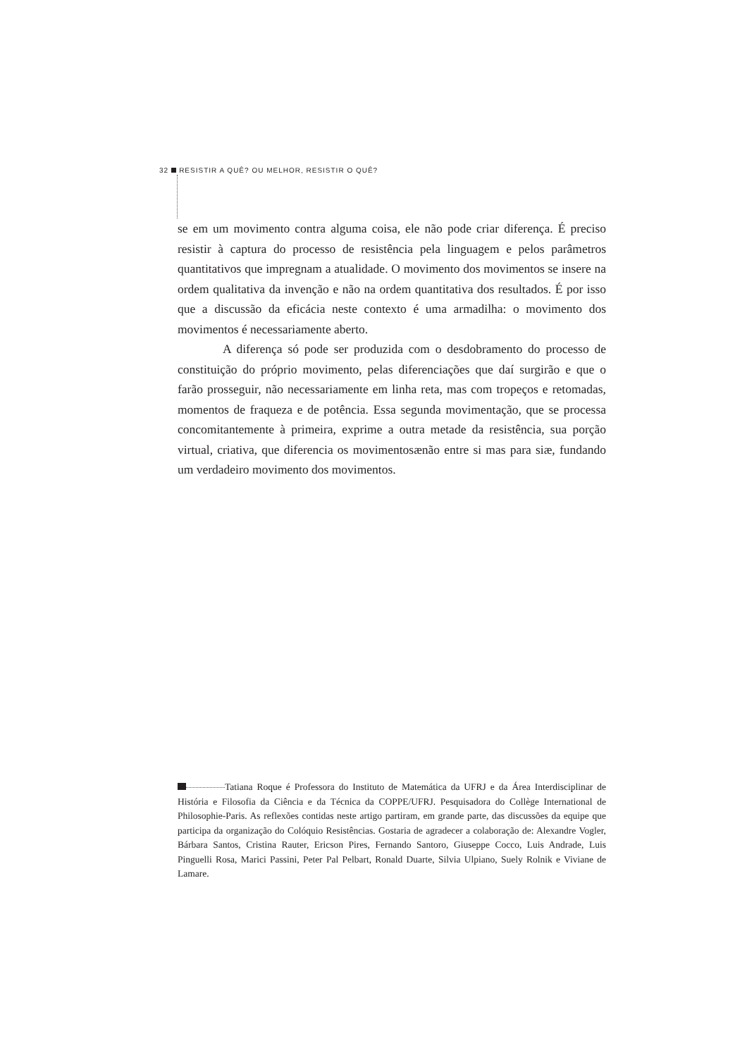32 RESISTIR A QUÊ? OU MELHOR, RESISTIR O QUÊ?
se em um movimento contra alguma coisa, ele não pode criar diferença. É preciso resistir à captura do processo de resistência pela linguagem e pelos parâmetros quantitativos que impregnam a atualidade. O movimento dos movimentos se insere na ordem qualitativa da invenção e não na ordem quantitativa dos resultados. É por isso que a discussão da eficácia neste contexto é uma armadilha: o movimento dos movimentos é necessariamente aberto.
A diferença só pode ser produzida com o desdobramento do processo de constituição do próprio movimento, pelas diferenciações que daí surgirão e que o farão prosseguir, não necessariamente em linha reta, mas com tropeços e retomadas, momentos de fraqueza e de potência. Essa segunda movimentação, que se processa concomitantemente à primeira, exprime a outra metade da resistência, sua porção virtual, criativa, que diferencia os movimentosænão entre si mas para siæ, fundando um verdadeiro movimento dos movimentos.
Tatiana Roque é Professora do Instituto de Matemática da UFRJ e da Área Interdisciplinar de História e Filosofia da Ciência e da Técnica da COPPE/UFRJ. Pesquisadora do Collège International de Philosophie-Paris. As reflexões contidas neste artigo partiram, em grande parte, das discussões da equipe que participa da organização do Colóquio Resistências. Gostaria de agradecer a colaboração de: Alexandre Vogler, Bárbara Santos, Cristina Rauter, Ericson Pires, Fernando Santoro, Giuseppe Cocco, Luis Andrade, Luis Pinguelli Rosa, Marici Passini, Peter Pal Pelbart, Ronald Duarte, Silvia Ulpiano, Suely Rolnik e Viviane de Lamare.